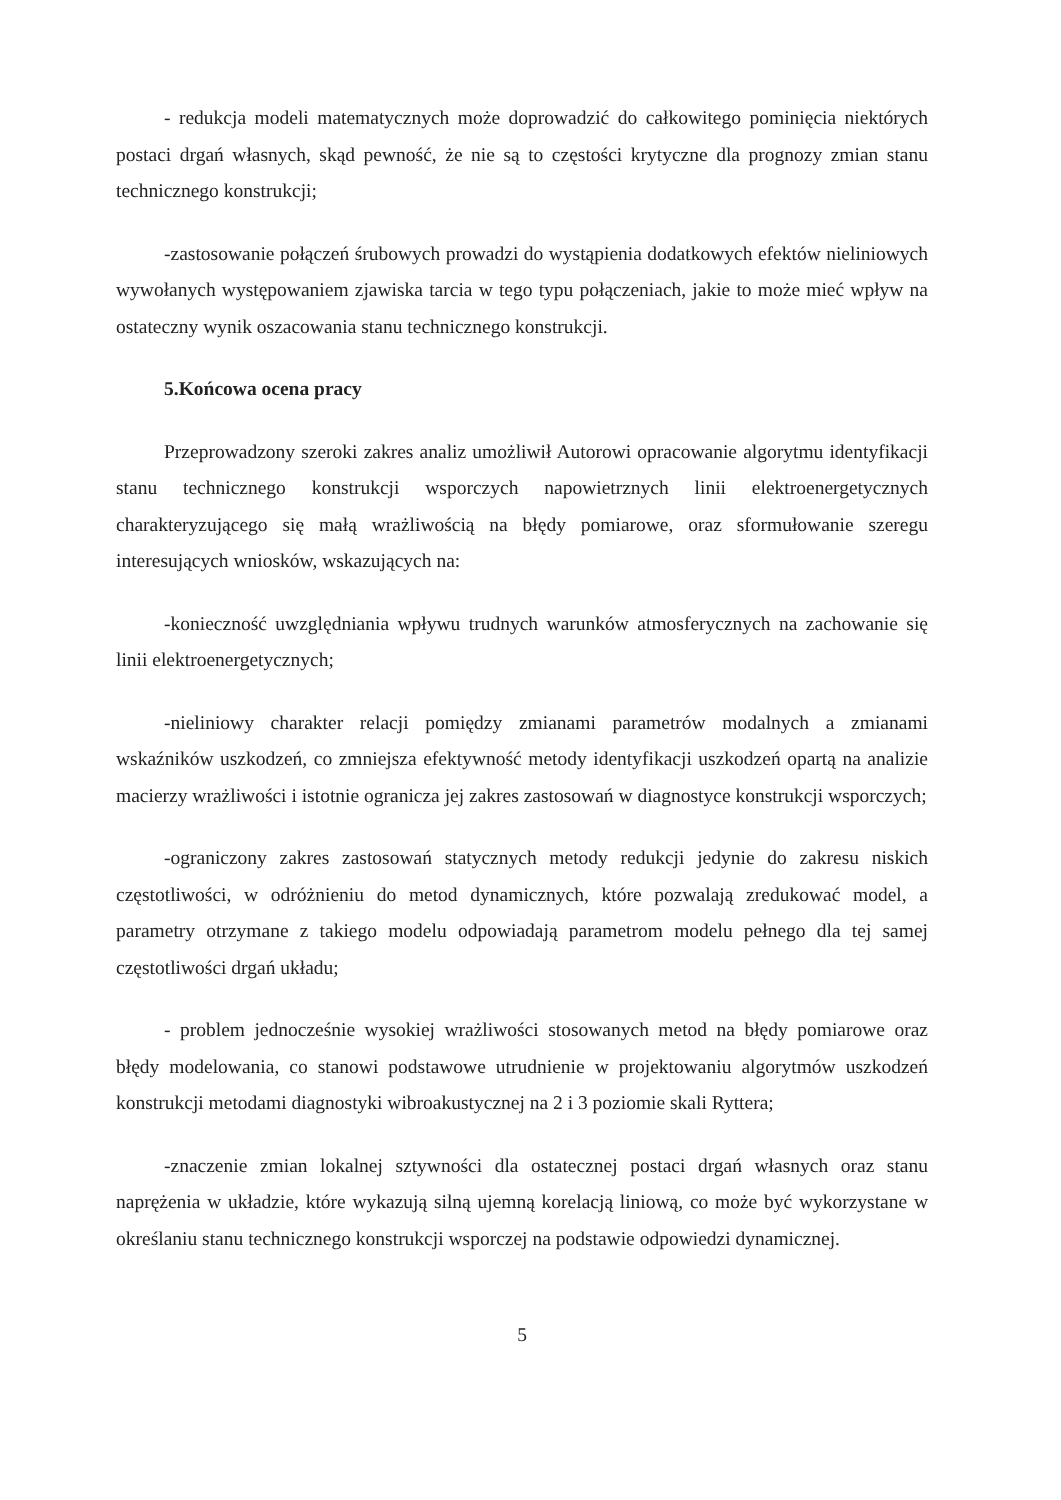- redukcja modeli matematycznych może doprowadzić do całkowitego pominięcia niektórych postaci drgań własnych, skąd pewność, że nie są to częstości krytyczne dla prognozy zmian stanu technicznego konstrukcji;
-zastosowanie połączeń śrubowych prowadzi do wystąpienia dodatkowych efektów nieliniowych wywołanych występowaniem zjawiska tarcia w tego typu połączeniach, jakie to może mieć wpływ na ostateczny wynik oszacowania stanu technicznego konstrukcji.
5.Końcowa ocena pracy
Przeprowadzony szeroki zakres analiz umożliwił Autorowi opracowanie algorytmu identyfikacji stanu technicznego konstrukcji wsporczych napowietrznych linii elektroenergetycznych charakteryzującego się małą wrażliwością na błędy pomiarowe, oraz sformułowanie szeregu interesujących wniosków, wskazujących na:
-konieczność uwzględniania wpływu trudnych warunków atmosferycznych na zachowanie się linii elektroenergetycznych;
-nieliniowy charakter relacji pomiędzy zmianami parametrów modalnych a zmianami wskaźników uszkodzeń, co zmniejsza efektywność metody identyfikacji uszkodzeń opartą na analizie macierzy wrażliwości i istotnie ogranicza jej zakres zastosowań w diagnostyce konstrukcji wsporczych;
-ograniczony zakres zastosowań statycznych metody redukcji jedynie do zakresu niskich częstotliwości, w odróżnieniu do metod dynamicznych, które pozwalają zredukować model, a parametry otrzymane z takiego modelu odpowiadają parametrom modelu pełnego dla tej samej częstotliwości drgań układu;
- problem jednocześnie wysokiej wrażliwości stosowanych metod na błędy pomiarowe oraz błędy modelowania, co stanowi podstawowe utrudnienie w projektowaniu algorytmów uszkodzeń konstrukcji metodami diagnostyki wibroakustycznej na 2 i 3 poziomie skali Ryttera;
-znaczenie zmian lokalnej sztywności dla ostatecznej postaci drgań własnych oraz stanu naprężenia w układzie, które wykazują silną ujemną korelacją liniową, co może być wykorzystane w określaniu stanu technicznego konstrukcji wsporczej na podstawie odpowiedzi dynamicznej.
5